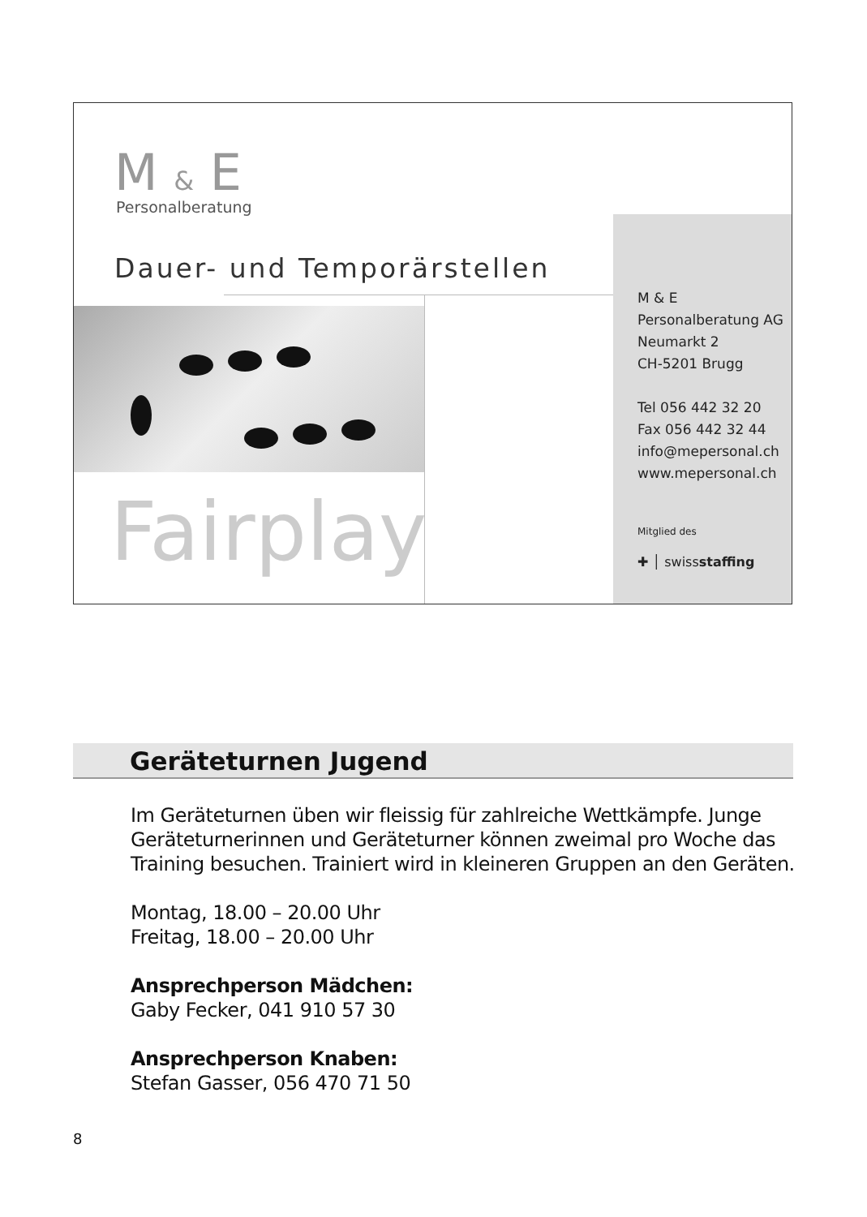M & E
Personalberatung
Dauer- und Temporärstellen
Fairplay
M & E
Personalberatung AG
Neumarkt 2
CH-5201 Brugg
Tel 056 442 32 20
Fax 056 442 32 44
info@mepersonal.ch
www.mepersonal.ch
Mitglied des
✚ │ swissstaffing
Geräteturnen Jugend
Im Geräteturnen üben wir fleissig für zahlreiche Wettkämpfe. Junge Geräteturnerinnen und Geräteturner können zweimal pro Woche das Training besuchen. Trainiert wird in kleineren Gruppen an den Geräten.
Montag, 18.00 – 20.00 Uhr
Freitag, 18.00 – 20.00 Uhr
Ansprechperson Mädchen:
Gaby Fecker, 041 910 57 30
Ansprechperson Knaben:
Stefan Gasser, 056 470 71 50
8